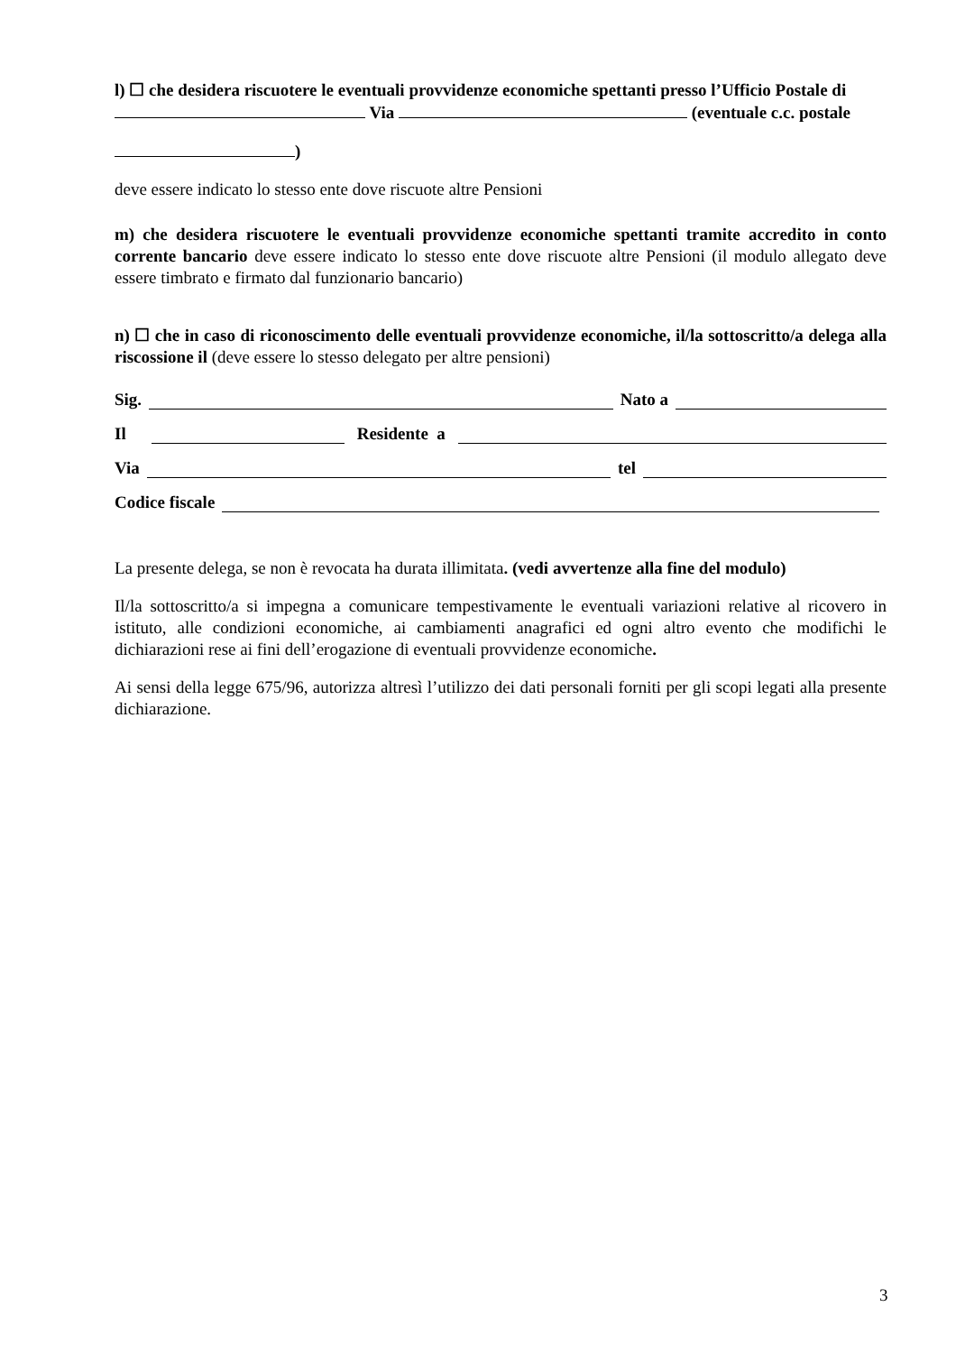l) ☐ che desidera riscuotere le eventuali provvidenze economiche spettanti presso l’Ufficio Postale di
Via (eventuale c.c. postale
)
deve essere indicato lo stesso ente dove riscuote altre Pensioni
m) che desidera riscuotere le eventuali provvidenze economiche spettanti tramite accredito in conto corrente bancario deve essere indicato lo stesso ente dove riscuote altre Pensioni (il modulo allegato deve essere timbrato e firmato dal funzionario bancario)
n) ☐ che in caso di riconoscimento delle eventuali provvidenze economiche, il/la sottoscritto/a delega alla riscossione il (deve essere lo stesso delegato per altre pensioni)
Sig. Nato a
Il Residente a
Via tel
Codice fiscale
La presente delega, se non è revocata ha durata illimitata. (vedi avvertenze alla fine del modulo)
Il/la sottoscritto/a si impegna a comunicare tempestivamente le eventuali variazioni relative al ricovero in istituto, alle condizioni economiche, ai cambiamenti anagrafici ed ogni altro evento che modifichi le dichiarazioni rese ai fini dell’erogazione di eventuali provvidenze economiche.
Ai sensi della legge 675/96, autorizza altresì l’utilizzo dei dati personali forniti per gli scopi legati alla presente dichiarazione.
3